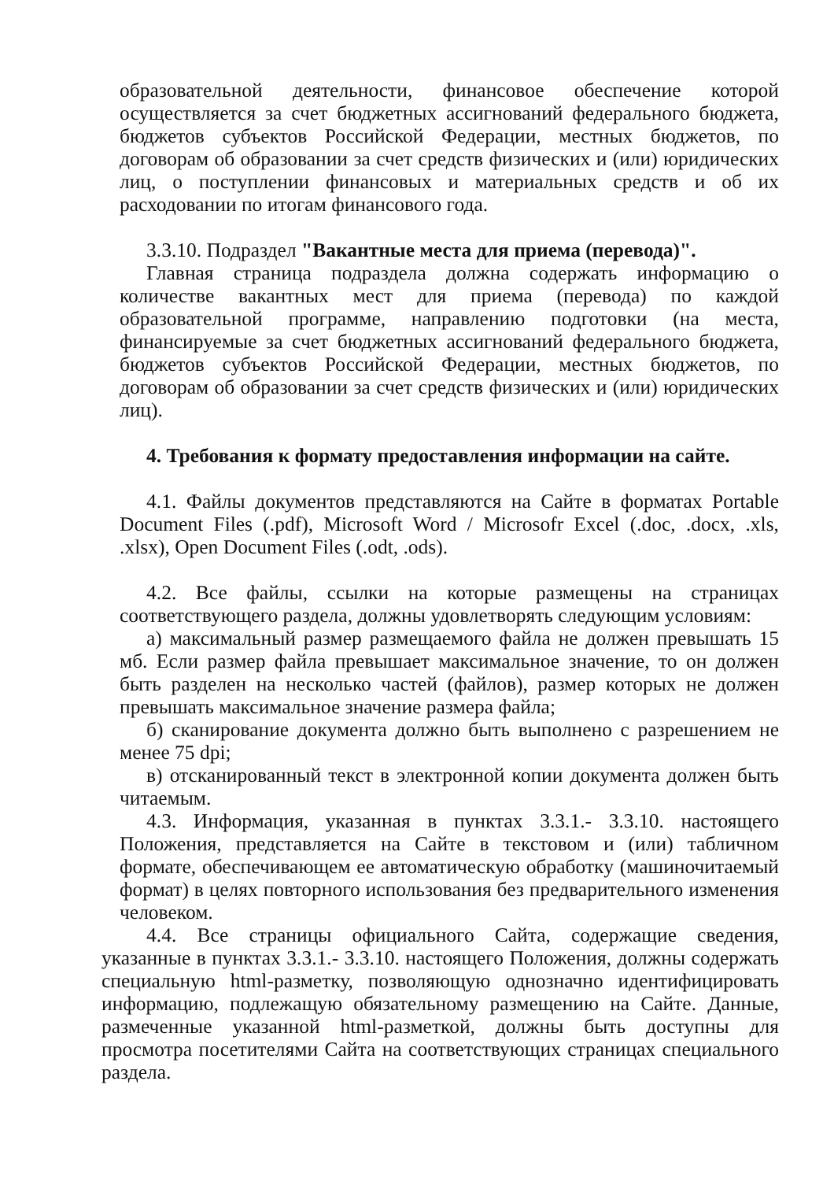образовательной деятельности, финансовое обеспечение которой осуществляется за счет бюджетных ассигнований федерального бюджета, бюджетов субъектов Российской Федерации, местных бюджетов, по договорам об образовании за счет средств физических и (или) юридических лиц, о поступлении финансовых и материальных средств и об их расходовании по итогам финансового года.
3.3.10. Подраздел "Вакантные места для приема (перевода)".
Главная страница подраздела должна содержать информацию о количестве вакантных мест для приема (перевода) по каждой образовательной программе, направлению подготовки (на места, финансируемые за счет бюджетных ассигнований федерального бюджета, бюджетов субъектов Российской Федерации, местных бюджетов, по договорам об образовании за счет средств физических и (или) юридических лиц).
4. Требования к формату предоставления информации на сайте.
4.1. Файлы документов представляются на Сайте в форматах Portable Document Files (.pdf), Microsoft Word / Microsofr Excel (.doc, .docx, .xls, .xlsx), Open Document Files (.odt, .ods).
4.2. Все файлы, ссылки на которые размещены на страницах соответствующего раздела, должны удовлетворять следующим условиям:
а) максимальный размер размещаемого файла не должен превышать 15 мб. Если размер файла превышает максимальное значение, то он должен быть разделен на несколько частей (файлов), размер которых не должен превышать максимальное значение размера файла;
б) сканирование документа должно быть выполнено с разрешением не менее 75 dpi;
в) отсканированный текст в электронной копии документа должен быть читаемым.
4.3. Информация, указанная в пунктах 3.3.1.- 3.3.10. настоящего Положения, представляется на Сайте в текстовом и (или) табличном формате, обеспечивающем ее автоматическую обработку (машиночитаемый формат) в целях повторного использования без предварительного изменения человеком.
4.4. Все страницы официального Сайта, содержащие сведения, указанные в пунктах 3.3.1.- 3.3.10. настоящего Положения, должны содержать специальную html-разметку, позволяющую однозначно идентифицировать информацию, подлежащую обязательному размещению на Сайте. Данные, размеченные указанной html-разметкой, должны быть доступны для просмотра посетителями Сайта на соответствующих страницах специального раздела.